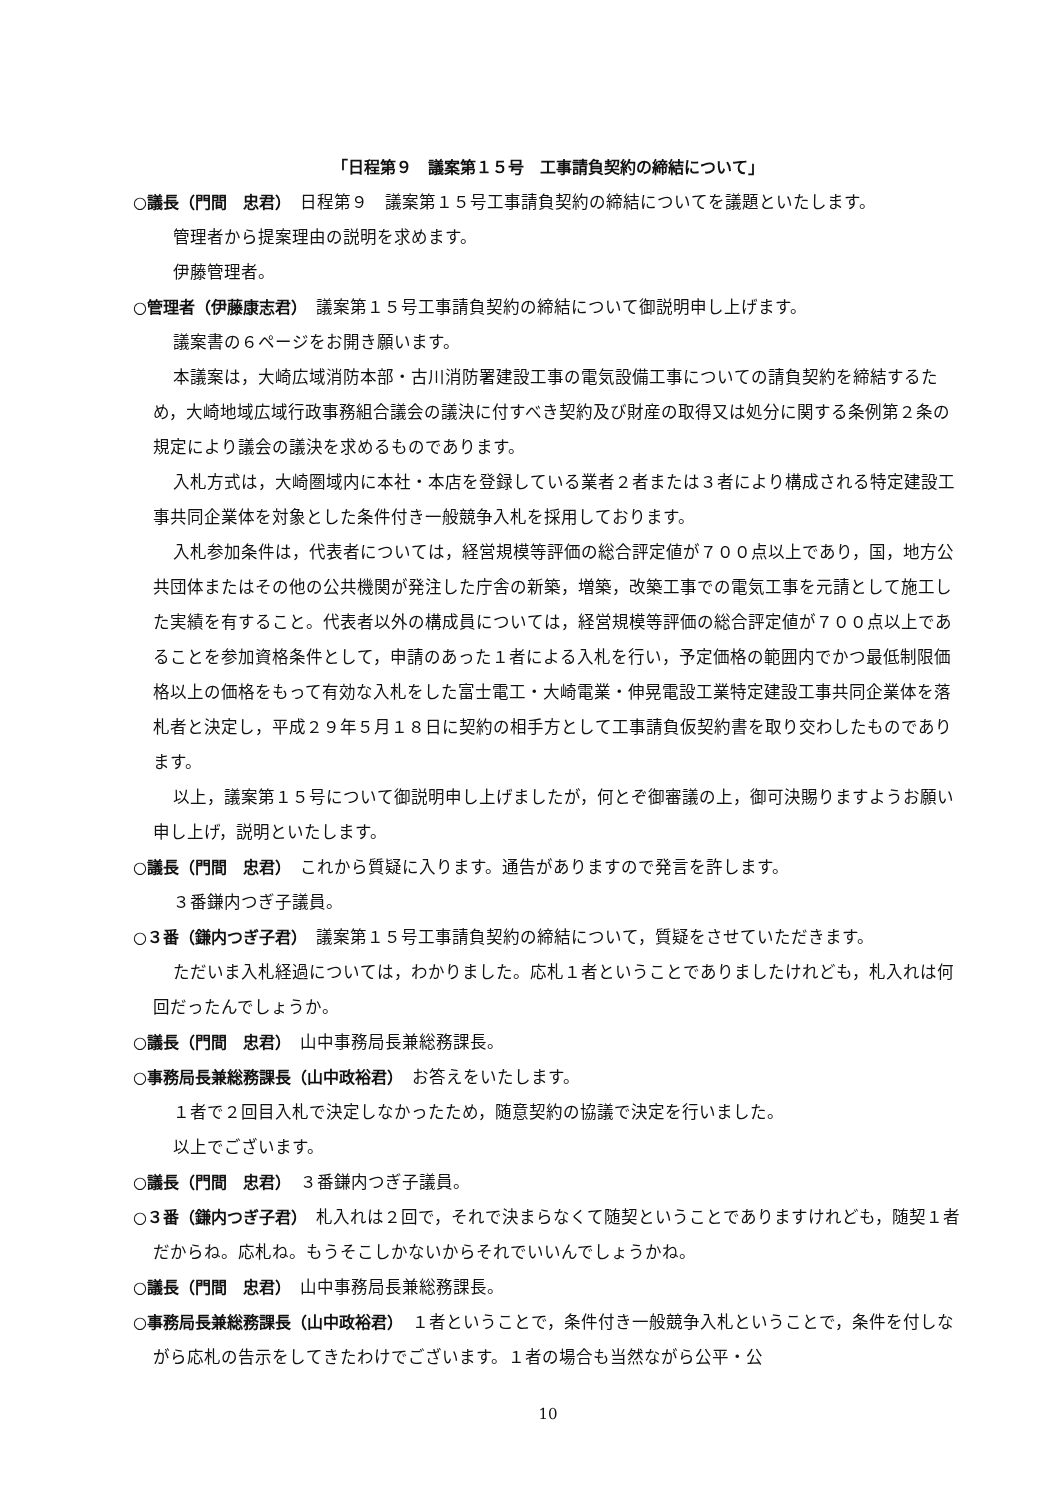「日程第９　議案第１５号　工事請負契約の締結について」
○議長（門間　忠君）　日程第９　議案第１５号工事請負契約の締結についてを議題といたします。
管理者から提案理由の説明を求めます。
伊藤管理者。
○管理者（伊藤康志君）　議案第１５号工事請負契約の締結について御説明申し上げます。
議案書の６ページをお開き願います。
本議案は，大崎広域消防本部・古川消防署建設工事の電気設備工事についての請負契約を締結するため，大崎地域広域行政事務組合議会の議決に付すべき契約及び財産の取得又は処分に関する条例第２条の規定により議会の議決を求めるものであります。
入札方式は，大崎圏域内に本社・本店を登録している業者２者または３者により構成される特定建設工事共同企業体を対象とした条件付き一般競争入札を採用しております。
入札参加条件は，代表者については，経営規模等評価の総合評定値が７００点以上であり，国，地方公共団体またはその他の公共機関が発注した庁舎の新築，増築，改築工事での電気工事を元請として施工した実績を有すること。代表者以外の構成員については，経営規模等評価の総合評定値が７００点以上であることを参加資格条件として，申請のあった１者による入札を行い，予定価格の範囲内でかつ最低制限価格以上の価格をもって有効な入札をした富士電工・大崎電業・伸晃電設工業特定建設工事共同企業体を落札者と決定し，平成２９年５月１８日に契約の相手方として工事請負仮契約書を取り交わしたものであります。
以上，議案第１５号について御説明申し上げましたが，何とぞ御審議の上，御可決賜りますようお願い申し上げ，説明といたします。
○議長（門間　忠君）　これから質疑に入ります。通告がありますので発言を許します。
３番鎌内つぎ子議員。
○３番（鎌内つぎ子君）　議案第１５号工事請負契約の締結について，質疑をさせていただきます。
ただいま入札経過については，わかりました。応札１者ということでありましたけれども，札入れは何回だったんでしょうか。
○議長（門間　忠君）　山中事務局長兼総務課長。
○事務局長兼総務課長（山中政裕君）　お答えをいたします。
１者で２回目入札で決定しなかったため，随意契約の協議で決定を行いました。
以上でございます。
○議長（門間　忠君）　３番鎌内つぎ子議員。
○３番（鎌内つぎ子君）　札入れは２回で，それで決まらなくて随契ということでありますけれども，随契１者だからね。応札ね。もうそこしかないからそれでいいんでしょうかね。
○議長（門間　忠君）　山中事務局長兼総務課長。
○事務局長兼総務課長（山中政裕君）　１者ということで，条件付き一般競争入札ということで，条件を付しながら応札の告示をしてきたわけでございます。１者の場合も当然ながら公平・公
10